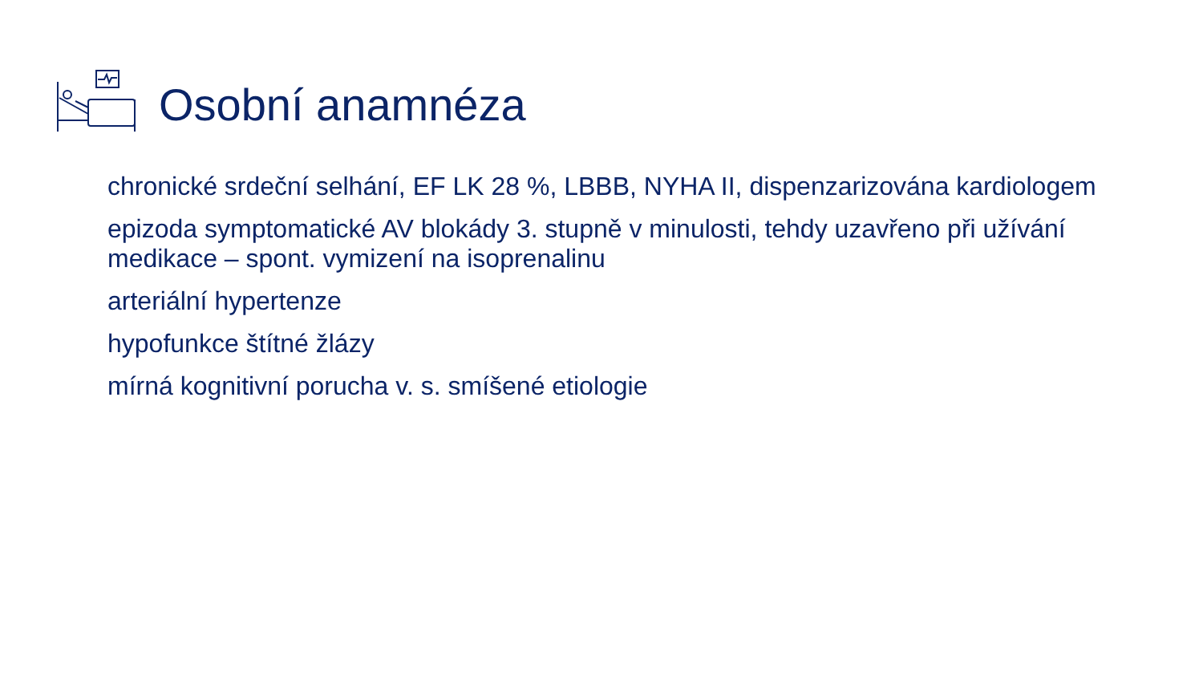Osobní anamnéza
chronické srdeční selhání, EF LK 28 %, LBBB, NYHA II, dispenzarizována kardiologem
epizoda symptomatické AV blokády 3. stupně v minulosti, tehdy uzavřeno při užívání medikace – spont. vymizení na isoprenalinu
arteriální hypertenze
hypofunkce štítné žlázy
mírná kognitivní porucha v. s. smíšené etiologie